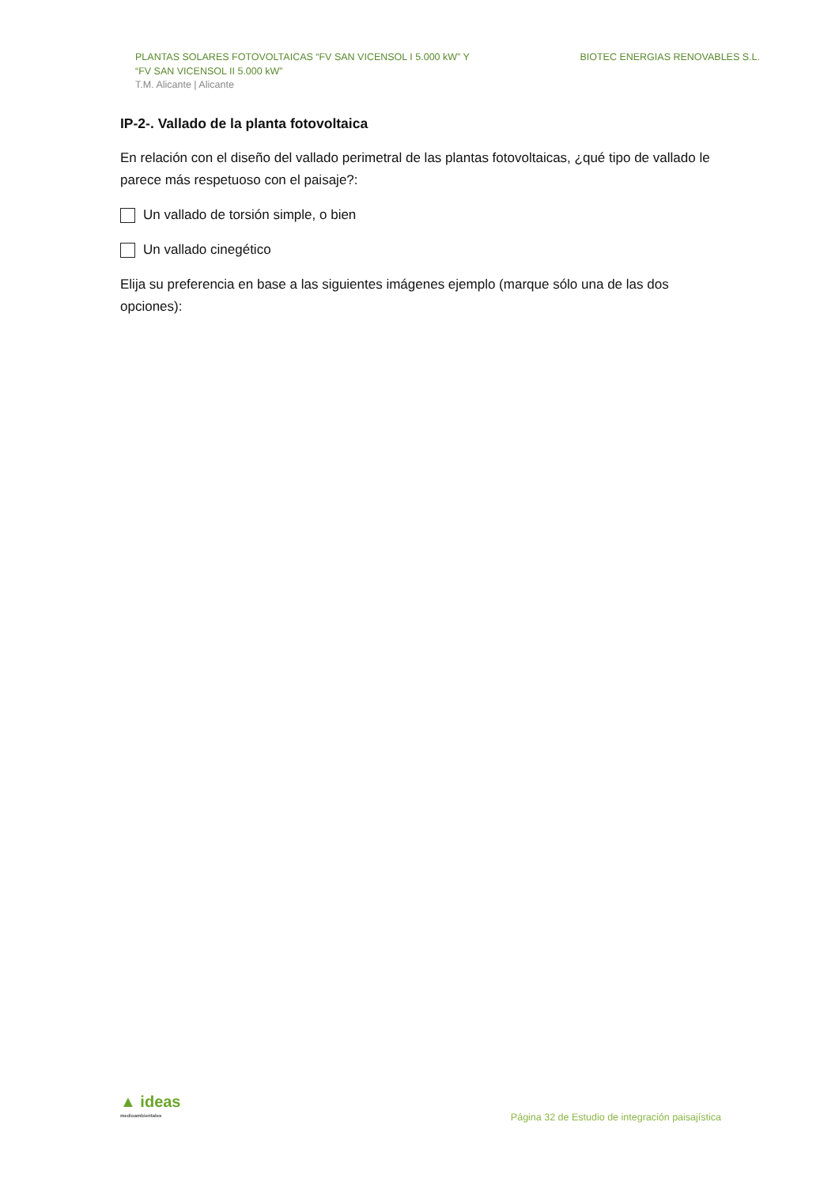PLANTAS SOLARES FOTOVOLTAICAS “FV SAN VICENSOL I 5.000 kW” Y
“FV SAN VICENSOL II 5.000 kW”
T.M. Alicante | Alicante
BIOTEC ENERGIAS RENOVABLES S.L.
IP-2-. Vallado de la planta fotovoltaica
En relación con el diseño del vallado perimetral de las plantas fotovoltaicas, ¿qué tipo de vallado le parece más respetuoso con el paisaje?:
Un vallado de torsión simple, o bien
Un vallado cinegético
Elija su preferencia en base a las siguientes imágenes ejemplo (marque sólo una de las dos opciones):
▲ ideas
medioambientales
Página 32 de Estudio de integración paisajística